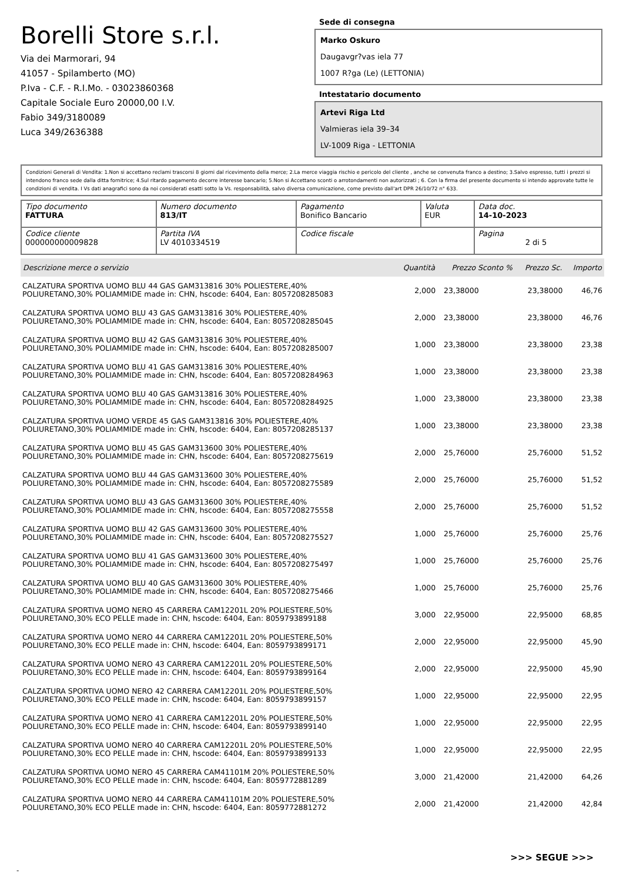Borelli Store s.r.l.
Via dei Marmorari, 94
41057 - Spilamberto (MO)
P.Iva - C.F. - R.I.Mo. - 03023860368
Capitale Sociale Euro 20000,00 I.V.
Fabio 349/3180089
Luca 349/2636388
Sede di consegna
Marko Oskuro
Daugavgr?vas iela 77
1007 R?ga (Le) (LETTONIA)
Intestatario documento
Artevi Riga Ltd
Valmieras iela 39–34
LV-1009 Riga - LETTONIA
Condizioni Generali di Vendita: 1.Non si accettano reclami trascorsi 8 giorni dal ricevimento della merce; 2.La merce viaggia rischio e pericolo del cliente , anche se convenuta franco a destino; 3.Salvo espresso, tutti i prezzi si intendono franco sede dalla ditta fornitrice; 4.Sul ritardo pagamento decorre interesse bancario; 5.Non si Accettano sconti o arrotondamenti non autorizzati ; 6. Con la firma del presente documento si intendo approvate tutte le condizioni di vendita. I Vs dati anagrafici sono da noi considerati esatti sotto la Vs. responsabilità, salvo diversa comunicazione, come previsto dall'art DPR 26/10/72 n° 633.
| Tipo documento FATTURA | Numero documento 813/IT | Pagamento Bonifico Bancario | Valuta EUR | Data doc. 14-10-2023 |
| Codice cliente 000000000009828 | Partita IVA LV 4010334519 | Codice fiscale | | Pagina 2 di 5 |
| Descrizione merce o servizio | Quantità | Prezzo Sconto % | Prezzo Sc. | Importo |
| --- | --- | --- | --- | --- |
| CALZATURA SPORTIVA UOMO BLU 44 GAS GAM313816 30% POLIESTERE,40% POLIURETANO,30% POLIAMMIDE made in: CHN, hscode: 6404, Ean: 8057208285083 | 2,000 | 23,38000 | 23,38000 | 46,76 |
| CALZATURA SPORTIVA UOMO BLU 43 GAS GAM313816 30% POLIESTERE,40% POLIURETANO,30% POLIAMMIDE made in: CHN, hscode: 6404, Ean: 8057208285045 | 2,000 | 23,38000 | 23,38000 | 46,76 |
| CALZATURA SPORTIVA UOMO BLU 42 GAS GAM313816 30% POLIESTERE,40% POLIURETANO,30% POLIAMMIDE made in: CHN, hscode: 6404, Ean: 8057208285007 | 1,000 | 23,38000 | 23,38000 | 23,38 |
| CALZATURA SPORTIVA UOMO BLU 41 GAS GAM313816 30% POLIESTERE,40% POLIURETANO,30% POLIAMMIDE made in: CHN, hscode: 6404, Ean: 8057208284963 | 1,000 | 23,38000 | 23,38000 | 23,38 |
| CALZATURA SPORTIVA UOMO BLU 40 GAS GAM313816 30% POLIESTERE,40% POLIURETANO,30% POLIAMMIDE made in: CHN, hscode: 6404, Ean: 8057208284925 | 1,000 | 23,38000 | 23,38000 | 23,38 |
| CALZATURA SPORTIVA UOMO VERDE 45 GAS GAM313816 30% POLIESTERE,40% POLIURETANO,30% POLIAMMIDE made in: CHN, hscode: 6404, Ean: 8057208285137 | 1,000 | 23,38000 | 23,38000 | 23,38 |
| CALZATURA SPORTIVA UOMO BLU 45 GAS GAM313600 30% POLIESTERE,40% POLIURETANO,30% POLIAMMIDE made in: CHN, hscode: 6404, Ean: 8057208275619 | 2,000 | 25,76000 | 25,76000 | 51,52 |
| CALZATURA SPORTIVA UOMO BLU 44 GAS GAM313600 30% POLIESTERE,40% POLIURETANO,30% POLIAMMIDE made in: CHN, hscode: 6404, Ean: 8057208275589 | 2,000 | 25,76000 | 25,76000 | 51,52 |
| CALZATURA SPORTIVA UOMO BLU 43 GAS GAM313600 30% POLIESTERE,40% POLIURETANO,30% POLIAMMIDE made in: CHN, hscode: 6404, Ean: 8057208275558 | 2,000 | 25,76000 | 25,76000 | 51,52 |
| CALZATURA SPORTIVA UOMO BLU 42 GAS GAM313600 30% POLIESTERE,40% POLIURETANO,30% POLIAMMIDE made in: CHN, hscode: 6404, Ean: 8057208275527 | 1,000 | 25,76000 | 25,76000 | 25,76 |
| CALZATURA SPORTIVA UOMO BLU 41 GAS GAM313600 30% POLIESTERE,40% POLIURETANO,30% POLIAMMIDE made in: CHN, hscode: 6404, Ean: 8057208275497 | 1,000 | 25,76000 | 25,76000 | 25,76 |
| CALZATURA SPORTIVA UOMO BLU 40 GAS GAM313600 30% POLIESTERE,40% POLIURETANO,30% POLIAMMIDE made in: CHN, hscode: 6404, Ean: 8057208275466 | 1,000 | 25,76000 | 25,76000 | 25,76 |
| CALZATURA SPORTIVA UOMO NERO 45 CARRERA CAM12201L 20% POLIESTERE,50% POLIURETANO,30% ECO PELLE made in: CHN, hscode: 6404, Ean: 8059793899188 | 3,000 | 22,95000 | 22,95000 | 68,85 |
| CALZATURA SPORTIVA UOMO NERO 44 CARRERA CAM12201L 20% POLIESTERE,50% POLIURETANO,30% ECO PELLE made in: CHN, hscode: 6404, Ean: 8059793899171 | 2,000 | 22,95000 | 22,95000 | 45,90 |
| CALZATURA SPORTIVA UOMO NERO 43 CARRERA CAM12201L 20% POLIESTERE,50% POLIURETANO,30% ECO PELLE made in: CHN, hscode: 6404, Ean: 8059793899164 | 2,000 | 22,95000 | 22,95000 | 45,90 |
| CALZATURA SPORTIVA UOMO NERO 42 CARRERA CAM12201L 20% POLIESTERE,50% POLIURETANO,30% ECO PELLE made in: CHN, hscode: 6404, Ean: 8059793899157 | 1,000 | 22,95000 | 22,95000 | 22,95 |
| CALZATURA SPORTIVA UOMO NERO 41 CARRERA CAM12201L 20% POLIESTERE,50% POLIURETANO,30% ECO PELLE made in: CHN, hscode: 6404, Ean: 8059793899140 | 1,000 | 22,95000 | 22,95000 | 22,95 |
| CALZATURA SPORTIVA UOMO NERO 40 CARRERA CAM12201L 20% POLIESTERE,50% POLIURETANO,30% ECO PELLE made in: CHN, hscode: 6404, Ean: 8059793899133 | 1,000 | 22,95000 | 22,95000 | 22,95 |
| CALZATURA SPORTIVA UOMO NERO 45 CARRERA CAM41101M 20% POLIESTERE,50% POLIURETANO,30% ECO PELLE made in: CHN, hscode: 6404, Ean: 8059772881289 | 3,000 | 21,42000 | 21,42000 | 64,26 |
| CALZATURA SPORTIVA UOMO NERO 44 CARRERA CAM41101M 20% POLIESTERE,50% POLIURETANO,30% ECO PELLE made in: CHN, hscode: 6404, Ean: 8059772881272 | 2,000 | 21,42000 | 21,42000 | 42,84 |
>>> SEGUE >>>
-